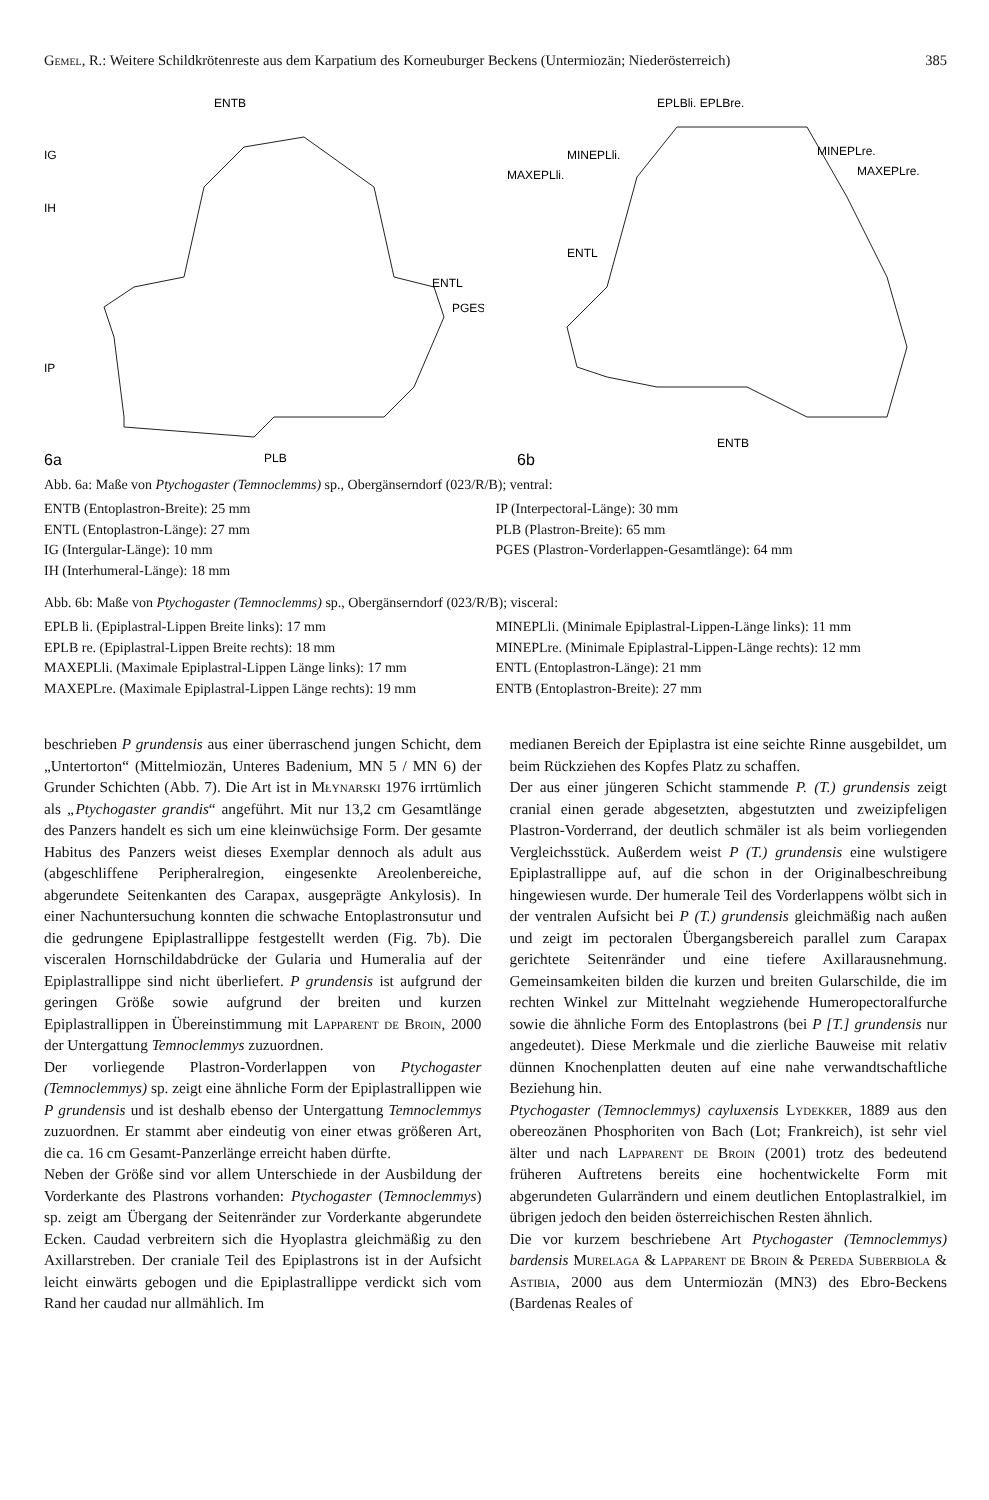Gemel, R.: Weitere Schildkrötenreste aus dem Karpatium des Korneuburger Beckens (Untermiozän; Niederösterreich) 385
ENTB
IG
IH
ENTL
PGES
IP
PLB
6a
EPLBli. EPLBre.
MINEPLli.
MAXEPLli.
MINEPLre.
MAXEPLre.
ENTL
ENTB
6b
Abb. 6a: Maße von Ptychogaster (Temnoclemms) sp., Obergänserndorf (023/R/B); ventral:
ENTB (Entoplastron-Breite): 25 mm
ENTL (Entoplastron-Länge): 27 mm
IG (Intergular-Länge): 10 mm
IH (Interhumeral-Länge): 18 mm
IP (Interpectoral-Länge): 30 mm
PLB (Plastron-Breite): 65 mm
PGES (Plastron-Vorderlappen-Gesamtlänge): 64 mm
Abb. 6b: Maße von Ptychogaster (Temnoclemms) sp., Obergänserndorf (023/R/B); visceral:
EPLB li. (Epiplastral-Lippen Breite links): 17 mm
EPLB re. (Epiplastral-Lippen Breite rechts): 18 mm
MAXEPLli. (Maximale Epiplastral-Lippen Länge links): 17 mm
MAXEPLre. (Maximale Epiplastral-Lippen Länge rechts): 19 mm
MINEPLli. (Minimale Epiplastral-Lippen-Länge links): 11 mm
MINEPLre. (Minimale Epiplastral-Lippen-Länge rechts): 12 mm
ENTL (Entoplastron-Länge): 21 mm
ENTB (Entoplastron-Breite): 27 mm
beschrieben P grundensis aus einer überraschend jungen Schicht, dem „Untertorton“ (Mittelmiozän, Unteres Badenium, MN 5 / MN 6) der Grunder Schichten (Abb. 7). Die Art ist in Młynarski 1976 irrtümlich als „Ptychogaster grandis“ angeführt. Mit nur 13,2 cm Gesamtlänge des Panzers handelt es sich um eine kleinwüchsige Form. Der gesamte Habitus des Panzers weist dieses Exemplar dennoch als adult aus (abgeschliffene Peripheralregion, eingesenkte Areolenbereiche, abgerundete Seitenkanten des Carapax, ausgeprägte Ankylosis). In einer Nachuntersuchung konnten die schwache Entoplastronsutur und die gedrungene Epiplastrallippe festgestellt werden (Fig. 7b). Die visceralen Hornschildabdrücke der Gularia und Humeralia auf der Epiplastrallippe sind nicht überliefert. P grundensis ist aufgrund der geringen Größe sowie aufgrund der breiten und kurzen Epiplastrallippen in Übereinstimmung mit Lapparent de Broin, 2000 der Untergattung Temnoclemmys zuzuordnen.
Der vorliegende Plastron-Vorderlappen von Ptychogaster (Temnoclemmys) sp. zeigt eine ähnliche Form der Epiplastrallippen wie P grundensis und ist deshalb ebenso der Untergattung Temnoclemmys zuzuordnen. Er stammt aber eindeutig von einer etwas größeren Art, die ca. 16 cm Gesamt-Panzerlänge erreicht haben dürfte.
Neben der Größe sind vor allem Unterschiede in der Ausbildung der Vorderkante des Plastrons vorhanden: Ptychogaster (Temnoclemmys) sp. zeigt am Übergang der Seitenränder zur Vorderkante abgerundete Ecken. Caudad verbreitern sich die Hyoplastra gleichmäßig zu den Axillarstreben. Der craniale Teil des Epiplastrons ist in der Aufsicht leicht einwärts gebogen und die Epiplastrallippe verdickt sich vom Rand her caudad nur allmählich. Im
medianen Bereich der Epiplastra ist eine seichte Rinne ausgebildet, um beim Rückziehen des Kopfes Platz zu schaffen.
Der aus einer jüngeren Schicht stammende P. (T.) grundensis zeigt cranial einen gerade abgesetzten, abgestutzten und zweizipfeligen Plastron-Vorderrand, der deutlich schmäler ist als beim vorliegenden Vergleichsstück. Außerdem weist P (T.) grundensis eine wulstigere Epiplastrallippe auf, auf die schon in der Originalbeschreibung hingewiesen wurde. Der humerale Teil des Vorderlappens wölbt sich in der ventralen Aufsicht bei P (T.) grundensis gleichmäßig nach außen und zeigt im pectoralen Übergangsbereich parallel zum Carapax gerichtete Seitenränder und eine tiefere Axillarausnehmung. Gemeinsamkeiten bilden die kurzen und breiten Gularschilde, die im rechten Winkel zur Mittelnaht wegziehende Humeropectoralfurche sowie die ähnliche Form des Entoplastrons (bei P [T.] grundensis nur angedeutet). Diese Merkmale und die zierliche Bauweise mit relativ dünnen Knochenplatten deuten auf eine nahe verwandtschaftliche Beziehung hin.
Ptychogaster (Temnoclemmys) cayluxensis Lydekker, 1889 aus den obereozänen Phosphoriten von Bach (Lot; Frankreich), ist sehr viel älter und nach Lapparent de Broin (2001) trotz des bedeutend früheren Auftretens bereits eine hochentwickelte Form mit abgerundeten Gularrändern und einem deutlichen Entoplastralkiel, im übrigen jedoch den beiden österreichischen Resten ähnlich.
Die vor kurzem beschriebene Art Ptychogaster (Temnoclemmys) bardensis Murelaga & Lapparent de Broin & Pereda Suberbiola & Astibia, 2000 aus dem Untermiozän (MN3) des Ebro-Beckens (Bardenas Reales of